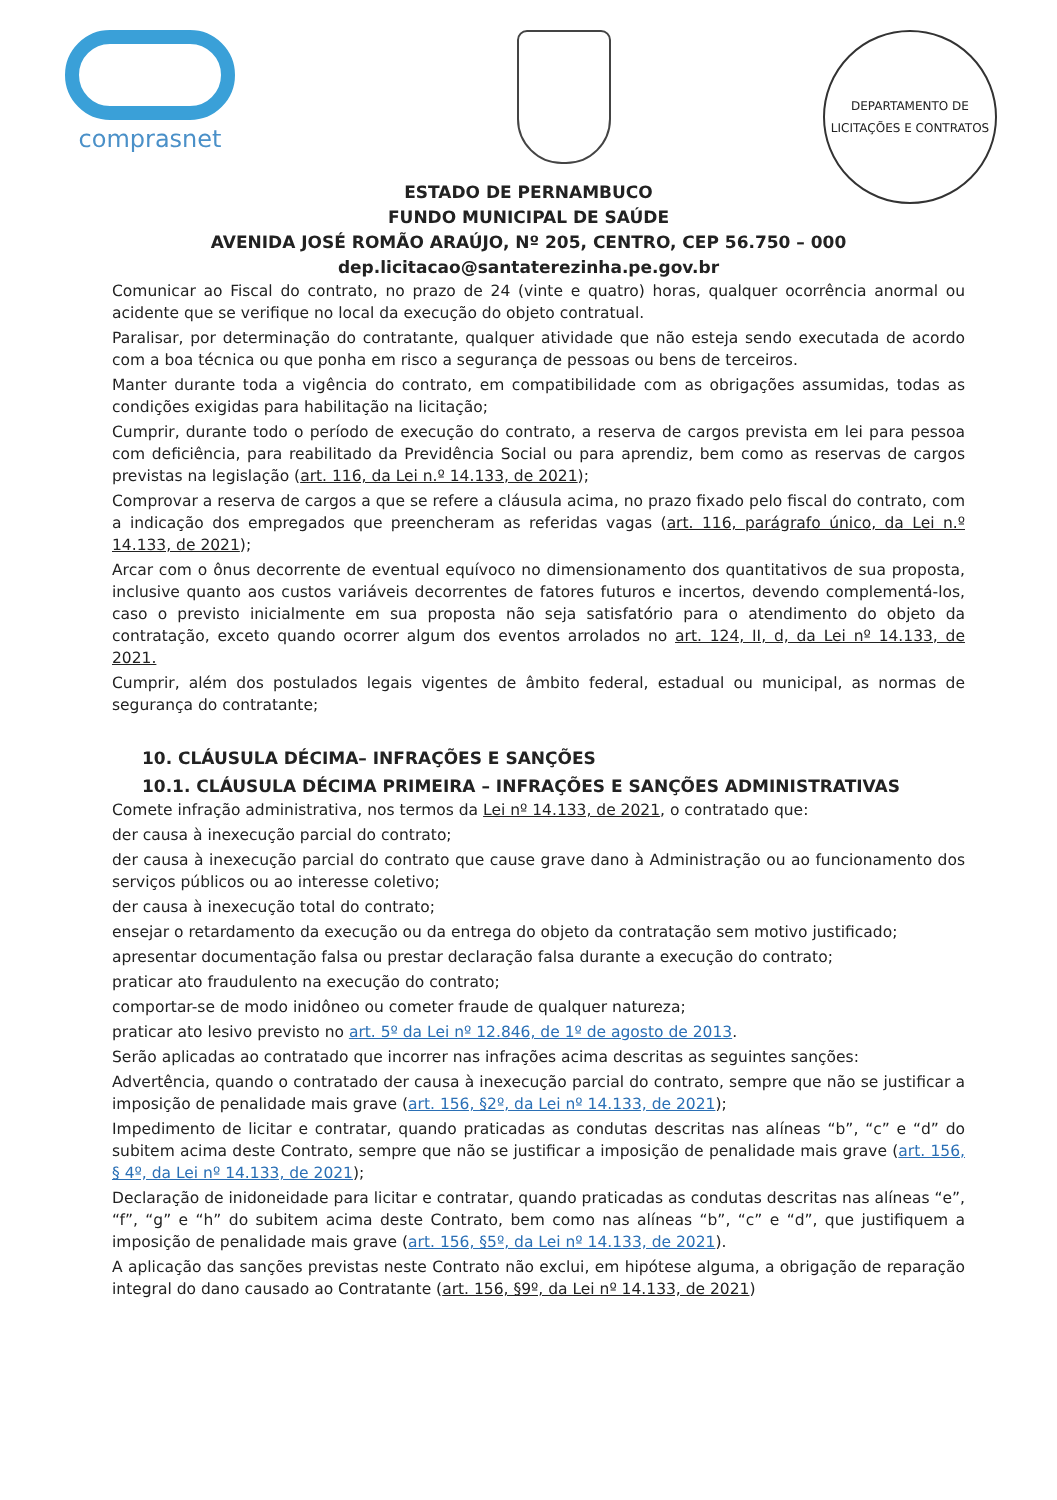comprasnet
DEPARTAMENTO DE LICITAÇÕES E CONTRATOS
ESTADO DE PERNAMBUCO
FUNDO MUNICIPAL DE SAÚDE
AVENIDA JOSÉ ROMÃO ARAÚJO, Nº 205, CENTRO, CEP 56.750 – 000
dep.licitacao@santaterezinha.pe.gov.br
Comunicar ao Fiscal do contrato, no prazo de 24 (vinte e quatro) horas, qualquer ocorrência anormal ou acidente que se verifique no local da execução do objeto contratual.
Paralisar, por determinação do contratante, qualquer atividade que não esteja sendo executada de acordo com a boa técnica ou que ponha em risco a segurança de pessoas ou bens de terceiros.
Manter durante toda a vigência do contrato, em compatibilidade com as obrigações assumidas, todas as condições exigidas para habilitação na licitação;
Cumprir, durante todo o período de execução do contrato, a reserva de cargos prevista em lei para pessoa com deficiência, para reabilitado da Previdência Social ou para aprendiz, bem como as reservas de cargos previstas na legislação (art. 116, da Lei n.º 14.133, de 2021);
Comprovar a reserva de cargos a que se refere a cláusula acima, no prazo fixado pelo fiscal do contrato, com a indicação dos empregados que preencheram as referidas vagas (art. 116, parágrafo único, da Lei n.º 14.133, de 2021);
Arcar com o ônus decorrente de eventual equívoco no dimensionamento dos quantitativos de sua proposta, inclusive quanto aos custos variáveis decorrentes de fatores futuros e incertos, devendo complementá-los, caso o previsto inicialmente em sua proposta não seja satisfatório para o atendimento do objeto da contratação, exceto quando ocorrer algum dos eventos arrolados no art. 124, II, d, da Lei nº 14.133, de 2021.
Cumprir, além dos postulados legais vigentes de âmbito federal, estadual ou municipal, as normas de segurança do contratante;
10. CLÁUSULA DÉCIMA– INFRAÇÕES E SANÇÕES
10.1. CLÁUSULA DÉCIMA PRIMEIRA – INFRAÇÕES E SANÇÕES ADMINISTRATIVAS
Comete infração administrativa, nos termos da Lei nº 14.133, de 2021, o contratado que:
der causa à inexecução parcial do contrato;
der causa à inexecução parcial do contrato que cause grave dano à Administração ou ao funcionamento dos serviços públicos ou ao interesse coletivo;
der causa à inexecução total do contrato;
ensejar o retardamento da execução ou da entrega do objeto da contratação sem motivo justificado;
apresentar documentação falsa ou prestar declaração falsa durante a execução do contrato;
praticar ato fraudulento na execução do contrato;
comportar-se de modo inidôneo ou cometer fraude de qualquer natureza;
praticar ato lesivo previsto no art. 5º da Lei nº 12.846, de 1º de agosto de 2013.
Serão aplicadas ao contratado que incorrer nas infrações acima descritas as seguintes sanções:
Advertência, quando o contratado der causa à inexecução parcial do contrato, sempre que não se justificar a imposição de penalidade mais grave (art. 156, §2º, da Lei nº 14.133, de 2021);
Impedimento de licitar e contratar, quando praticadas as condutas descritas nas alíneas “b”, “c” e “d” do subitem acima deste Contrato, sempre que não se justificar a imposição de penalidade mais grave (art. 156, § 4º, da Lei nº 14.133, de 2021);
Declaração de inidoneidade para licitar e contratar, quando praticadas as condutas descritas nas alíneas “e”, “f”, “g” e “h” do subitem acima deste Contrato, bem como nas alíneas “b”, “c” e “d”, que justifiquem a imposição de penalidade mais grave (art. 156, §5º, da Lei nº 14.133, de 2021).
A aplicação das sanções previstas neste Contrato não exclui, em hipótese alguma, a obrigação de reparação integral do dano causado ao Contratante (art. 156, §9º, da Lei nº 14.133, de 2021)